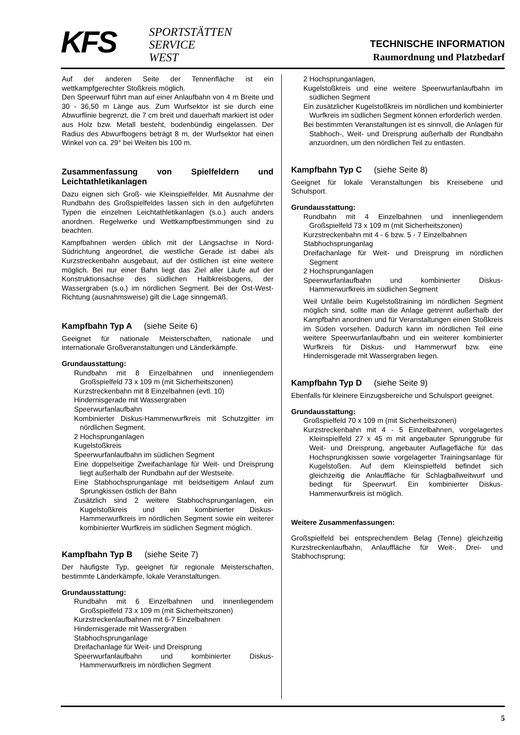KFS
SPORTSTÄTTEN
SERVICE
WEST
TECHNISCHE INFORMATION
Raumordnung und Platzbedarf
Auf der anderen Seite der Tennenfläche ist ein wettkampfgerechter Stoßkreis möglich.
Den Speerwurf führt man auf einer Anlaufbahn von 4 m Breite und 30 - 36,50 m Länge aus. Zum Wurfsektor ist sie durch eine Abwurflinie begrenzt, die 7 cm breit und dauerhaft markiert ist oder aus Holz bzw. Metall besteht, bodenbündig eingelassen. Der Radius des Abwurfbogens beträgt 8 m, der Wurfsektor hat einen Winkel von ca. 29° bei Weiten bis 100 m.
Zusammenfassung von Spielfeldern und Leichtathletikanlagen
Dazu eignen sich Groß- wie Kleinspielfelder. Mit Ausnahme der Rundbahn des Großspielfeldes lassen sich in den aufgeführten Typen die einzelnen Leichtathletikanlagen (s.o.) auch anders anordnen. Regelwerke und Wettkampfbestimmungen sind zu beachten.
Kampfbahnen werden üblich mit der Längsachse in Nord-Südrichtung angeordnet, die westliche Gerade ist dabei als Kurzstreckenbahn ausgebaut, auf der östlichen ist eine weitere möglich. Bei nur einer Bahn liegt das Ziel aller Läufe auf der Konstruktionsachse des südlichen Halbkreisbogens, der Wassergraben (s.o.) im nördlichen Segment. Bei der Ost-West-Richtung (ausnahmsweise) gilt die Lage sinngemäß.
Kampfbahn Typ A (siehe Seite 6)
Geeignet für nationale Meisterschaften, nationale und internationale Großveranstaltungen und Länderkämpfe.
Grundausstattung:
Rundbahn mit 8 Einzelbahnen und innenliegendem Großspielfeld 73 x 109 m (mit Sicherheitszonen)
Kurzstreckenbahn mit 8 Einzelbahnen (evtl. 10)
Hindernisgerade mit Wassergraben
Speerwurfanlaufbahn
Kombinierter Diskus-Hammerwurfkreis mit Schutzgitter im nördlichen Segment.
2 Hochsprunganlagen
Kugelstoßkreis
Speerwurfanlaufbahn im südlichen Segment
Eine doppelseitige Zweifachanlage für Weit- und Dreisprung liegt außerhalb der Rundbahn auf der Westseite.
Eine Stabhochsprunganlage mit beidseitigem Anlauf zum Sprungkissen östlich der Bahn
Zusätzlich sind 2 weitere Stabhochsprunganlagen, ein Kugelstoßkreis und ein kombinierter Diskus-Hammerwurfkreis im nördlichen Segment sowie ein weiterer kombinierter Wurfkreis im südlichen Segment möglich.
Kampfbahn Typ B (siehe Seite 7)
Der häufigste Typ, geeignet für regionale Meisterschaften, bestimmte Länderkämpfe, lokale Veranstaltungen.
Grundausstattung:
Rundbahn mit 6 Einzelbahnen und innenliegendem Großspielfeld 73 x 109 m (mit Sicherheitszonen)
Kurzstreckenlaufbahnen mit 6-7 Einzelbahnen
Hindernisgerade mit Wassergraben
Stabhochsprunganlage
Dreifachanlage für Weit- und Dreisprung
Speerwurfanlaufbahn und kombinierter Diskus- Hammerwurfkreis im nördlichen Segment
2 Hochsprunganlagen,
Kugelstoßkreis und eine weitere Speerwurfanlaufbahn im südlichen Segment
Ein zusätzlicher Kugelstoßkreis im nördlichen und kombinierter Wurfkreis im südlichen Segment können erforderlich werden.
Bei bestimmten Veranstaltungen ist es sinnvoll, die Anlagen für Stabhoch-, Weit- und Dreisprung außerhalb der Rundbahn anzuordnen, um den nördlichen Teil zu entlasten.
Kampfbahn Typ C (siehe Seite 8)
Geeignet für lokale Veranstaltungen bis Kreisebene und Schulsport.
Grundausstattung:
Rundbahn mit 4 Einzelbahnen und innenliegendem Großspielfeld 73 x 109 m (mit Sicherheitszonen)
Kurzstreckenbahn mit 4 - 6 bzw. 5 - 7 Einzelbahnen
Stabhochsprunganlag
Dreifachanlage für Weit- und Dreisprung im nördlichen Segment
2 Hochsprunganlagen
Speerwurfanlaufbahn und kombinierter Diskus- Hammerwurfkreis im südlichen Segment
Weil Unfälle beim Kugelstoßtraining im nördlichen Segment möglich sind, sollte man die Anlage getrennt außerhalb der Kampfbahn anordnen und für Veranstaltungen einen Stoßkreis im Süden vorsehen. Dadurch kann im nördlichen Teil eine weitere Speerwurfanlaufbahn und ein weiterer kombinierter Wurfkreis für Diskus- und Hammerwurf bzw. eine Hindernisgerade mit Wassergraben liegen.
Kampfbahn Typ D (siehe Seite 9)
Ebenfalls für kleinere Einzugsbereiche und Schulsport geeignet.
Grundausstattung:
Großspielfeld 70 x 109 m (mit Sicherheitszonen)
Kurzstreckenbahn mit 4 - 5 Einzelbahnen, vorgelagertes Kleinspielfeld 27 x 45 m mit angebauter Sprunggrube für Weit- und Dreisprung, angebauter Auflagefläche für das Hochsprungkissen sowie vorgelagerter Trainingsanlage für Kugelstoßen. Auf dem Kleinspielfeld befindet sich gleichzeitig die Anlauffläche für Schlagballweitwurf und bedingt für Speerwurf. Ein kombinierter Diskus- Hammerwurfkreis ist möglich.
Weitere Zusammenfassungen:
Großspielfeld bei entsprechendem Belag (Tenne) gleichzeitig Kurzstreckenlaufbahn, Anlauffläche für Weit-, Drei- und Stabhochsprung;
5